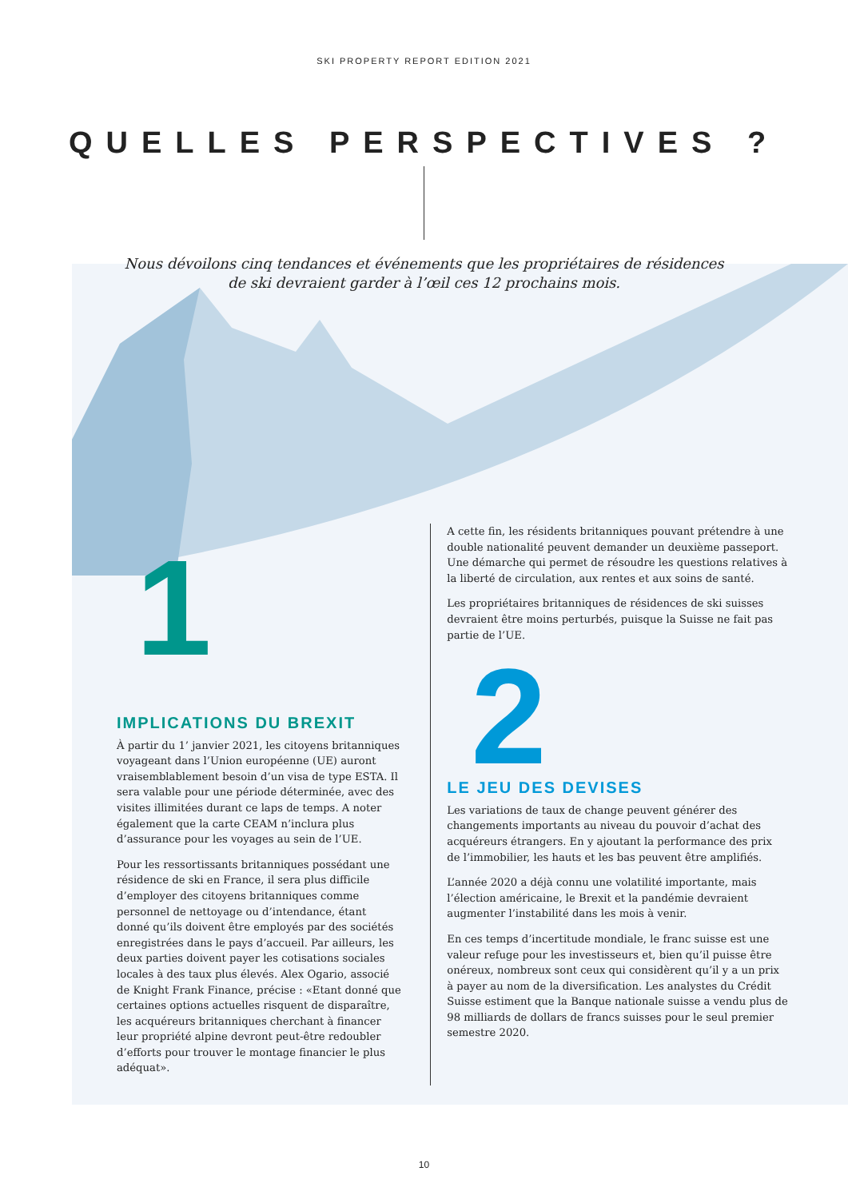SKI PROPERTY REPORT EDITION 2021
QUELLES PERSPECTIVES ?
Nous dévoilons cinq tendances et événements que les propriétaires de résidences
de ski devraient garder à l’œil ces 12 prochains mois.
IMPLICATIONS DU BREXIT
À partir du 1’ janvier 2021, les citoyens britanniques voyageant dans l’Union européenne (UE) auront vraisemblablement besoin d’un visa de type ESTA. Il sera valable pour une période déterminée, avec des visites illimitées durant ce laps de temps. A noter également que la carte CEAM n’inclura plus d’assurance pour les voyages au sein de l’UE.
Pour les ressortissants britanniques possédant une résidence de ski en France, il sera plus difficile d’employer des citoyens britanniques comme personnel de nettoyage ou d’intendance, étant donné qu’ils doivent être employés par des sociétés enregistrées dans le pays d’accueil. Par ailleurs, les deux parties doivent payer les cotisations sociales locales à des taux plus élevés. Alex Ogario, associé de Knight Frank Finance, précise : «Etant donné que certaines options actuelles risquent de disparaître, les acquéreurs britanniques cherchant à financer leur propriété alpine devront peut-être redoubler d’efforts pour trouver le montage financier le plus adéquat».
A cette fin, les résidents britanniques pouvant prétendre à une double nationalité peuvent demander un deuxième passeport. Une démarche qui permet de résoudre les questions relatives à la liberté de circulation, aux rentes et aux soins de santé.
Les propriétaires britanniques de résidences de ski suisses devraient être moins perturbés, puisque la Suisse ne fait pas partie de l’UE.
2
LE JEU DES DEVISES
Les variations de taux de change peuvent générer des changements importants au niveau du pouvoir d’achat des acquéreurs étrangers. En y ajoutant la performance des prix de l’immobilier, les hauts et les bas peuvent être amplifiés.
L’année 2020 a déjà connu une volatilité importante, mais l’élection américaine, le Brexit et la pandémie devraient augmenter l’instabilité dans les mois à venir.
En ces temps d’incertitude mondiale, le franc suisse est une valeur refuge pour les investisseurs et, bien qu’il puisse être onéreux, nombreux sont ceux qui considèrent qu’il y a un prix à payer au nom de la diversification. Les analystes du Crédit Suisse estiment que la Banque nationale suisse a vendu plus de 98 milliards de dollars de francs suisses pour le seul premier semestre 2020.
1
10